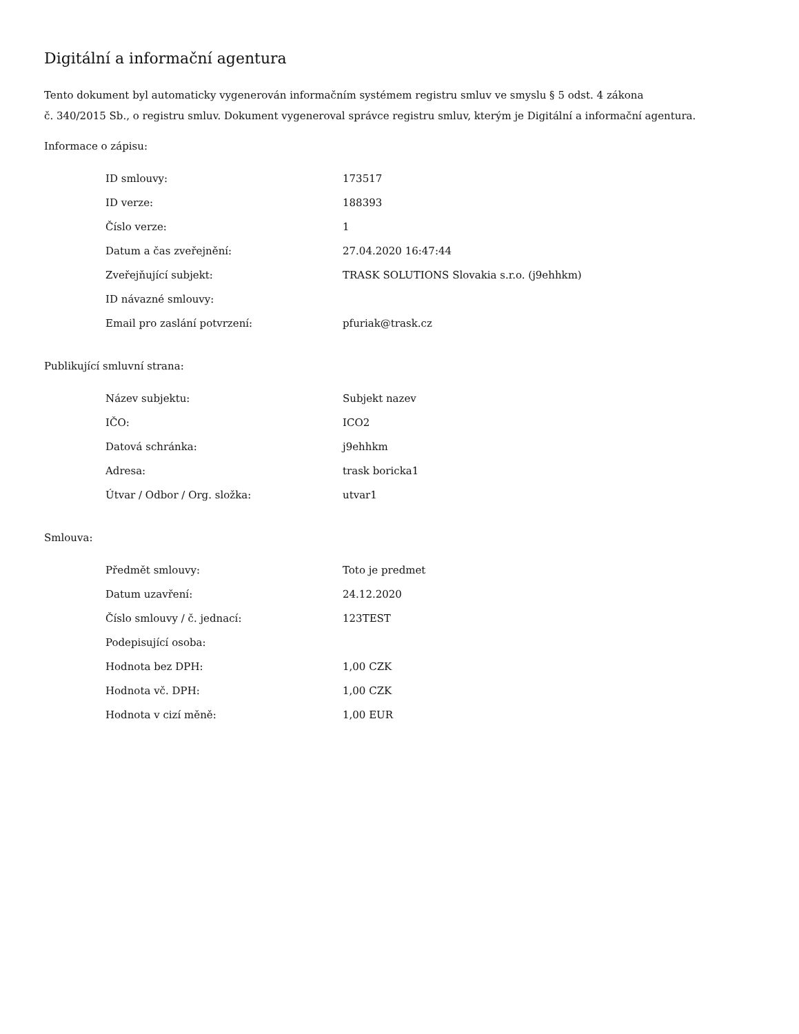Digitální a informační agentura
Tento dokument byl automaticky vygenerován informačním systémem registru smluv ve smyslu § 5 odst. 4 zákona
č. 340/2015 Sb., o registru smluv. Dokument vygeneroval správce registru smluv, kterým je Digitální a informační agentura.
Informace o zápisu:
| ID smlouvy: | 173517 |
| ID verze: | 188393 |
| Číslo verze: | 1 |
| Datum a čas zveřejnění: | 27.04.2020 16:47:44 |
| Zveřejňující subjekt: | TRASK SOLUTIONS Slovakia s.r.o. (j9ehhkm) |
| ID návazné smlouvy: | |
| Email pro zaslání potvrzení: | pfuriak@trask.cz |
Publikující smluvní strana:
| Název subjektu: | Subjekt nazev |
| IČO: | ICO2 |
| Datová schránka: | j9ehhkm |
| Adresa: | trask boricka1 |
| Útvar / Odbor / Org. složka: | utvar1 |
Smlouva:
| Předmět smlouvy: | Toto je predmet |
| Datum uzavření: | 24.12.2020 |
| Číslo smlouvy / č. jednací: | 123TEST |
| Podepisující osoba: | |
| Hodnota bez DPH: | 1,00 CZK |
| Hodnota vč. DPH: | 1,00 CZK |
| Hodnota v cizí měně: | 1,00 EUR |